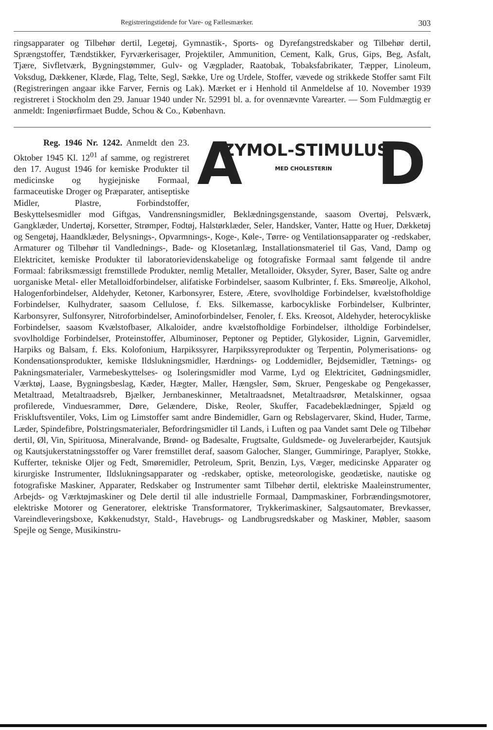Registreringstidende for Vare- og Fællesmærker. 303
ringsapparater og Tilbehør dertil, Legetøj, Gymnastik-, Sports- og Dyrefangstredskaber og Tilbehør dertil, Sprængstoffer, Tændstikker, Fyrværkerisager, Projektiler, Ammunition, Cement, Kalk, Grus, Gips, Beg, Asfalt, Tjære, Sivfletværk, Bygningstømmer, Gulv- og Vægplader, Raatobak, Tobaksfabrikater, Tæpper, Linoleum, Voksdug, Dækkener, Klæde, Flag, Telte, Segl, Sække, Ure og Urdele, Stoffer, vævede og strikkede Stoffer samt Filt (Registreringen angaar ikke Farver, Fernis og Lak). Mærket er i Henhold til Anmeldelse af 10. November 1939 registreret i Stockholm den 29. Januar 1940 under Nr. 52991 bl. a. for ovennævnte Varearter. — Som Fuldmægtig er anmeldt: Ingeniørfirmaet Budde, Schou & Co., København.
A ZYMOL-STIMULUS"
MED CHOLESTERIN D
Reg. 1946 Nr. 1242. Anmeldt den 23. Oktober 1945 Kl. 12<sup>01</sup> af samme, og registreret den 17. August 1946 for kemiske Produkter til medicinske og hygiejniske Formaal, farmaceutiske Droger og Præparater, antiseptiske Midler, Plastre, Forbindstoffer, Beskyttelsesmidler mod Giftgas, Vandrensningsmidler, Beklædningsgenstande, saasom Overtøj, Pelsværk, Gangklæder, Undertøj, Korsetter, Strømper, Fodtøj, Halstørklæder, Seler, Handsker, Vanter, Hatte og Huer, Dækketøj og Sengetøj, Haandklæder, Belysnings-, Opvarmnings-, Koge-, Køle-, Tørre- og Ventilationsapparater og -redskaber, Armaturer og Tilbehør til Vandlednings-, Bade- og Klosetanlæg, Installationsmateriel til Gas, Vand, Damp og Elektricitet, kemiske Produkter til laboratorievidenskabelige og fotografiske Formaal samt følgende til andre Formaal: fabriksmæssigt fremstillede Produkter, nemlig Metaller, Metalloider, Oksyder, Syrer, Baser, Salte og andre uorganiske Metal- eller Metalloidforbindelser, alifatiske Forbindelser, saasom Kulbrinter, f. Eks. Smøreolje, Alkohol, Halogenforbindelser, Aldehyder, Ketoner, Karbonsyrer, Estere, Ætere, svovlholdige Forbindelser, kvælstofholdige Forbindelser, Kulhydrater, saasom Cellulose, f. Eks. Silkemasse, karbocykliske Forbindelser, Kulbrinter, Karbonsyrer, Sulfonsyrer, Nitroforbindelser, Aminoforbindelser, Fenoler, f. Eks. Kreosot, Aldehyder, heterocykliske Forbindelser, saasom Kvælstofbaser, Alkaloider, andre kvælstofholdige Forbindelser, iltholdige Forbindelser, svovlholdige Forbindelser, Proteinstoffer, Albuminoser, Peptoner og Peptider, Glykosider, Lignin, Garvemidler, Harpiks og Balsam, f. Eks. Kolofonium, Harpikssyrer, Harpikssyreprodukter og Terpentin, Polymerisations- og Kondensationsprodukter, kemiske Ildslukningsmidler, Hærdnings- og Loddemidler, Bejdsemidler, Tætnings- og Pakningsmaterialer, Varmebeskyttelses- og Isoleringsmidler mod Varme, Lyd og Elektricitet, Gødningsmidler, Værktøj, Laase, Bygningsbeslag, Kæder, Hægter, Maller, Hængsler, Søm, Skruer, Pengeskabe og Pengekasser, Metaltraad, Metaltraadsreb, Bjælker, Jernbaneskinner, Metaltraadsnet, Metaltraadsrør, Metalskinner, ogsaa profilerede, Vinduesrammer, Døre, Gelændere, Diske, Reoler, Skuffer, Facadebeklædninger, Spjæld og Friskluftsventiler, Voks, Lim og Limstoffer samt andre Bindemidler, Garn og Rebslagervarer, Skind, Huder, Tarme, Læder, Spindefibre, Polstringsmaterialer, Befordringsmidler til Lands, i Luften og paa Vandet samt Dele og Tilbehør dertil, Øl, Vin, Spirituosa, Mineralvande, Brønd- og Badesalte, Frugtsalte, Guldsmede- og Juvelerarbejder, Kautsjuk og Kautsjukerstatningsstoffer og Varer fremstillet deraf, saasom Galocher, Slanger, Gummiringe, Paraplyer, Stokke, Kufferter, tekniske Oljer og Fedt, Smøremidler, Petroleum, Sprit, Benzin, Lys, Væger, medicinske Apparater og kirurgiske Instrumenter, Ildslukningsapparater og -redskaber, optiske, meteorologiske, geodætiske, nautiske og fotografiske Maskiner, Apparater, Redskaber og Instrumenter samt Tilbehør dertil, elektriske Maaleinstrumenter, Arbejds- og Værktøjmaskiner og Dele dertil til alle industrielle Formaal, Dampmaskiner, Forbrændingsmotorer, elektriske Motorer og Generatorer, elektriske Transformatorer, Trykkerimaskiner, Salgsautomater, Brevkasser, Vareindleveringsboxe, Køkkenudstyr, Stald-, Havebrugs- og Landbrugsredskaber og Maskiner, Møbler, saasom Spejle og Senge, Musikinstru-